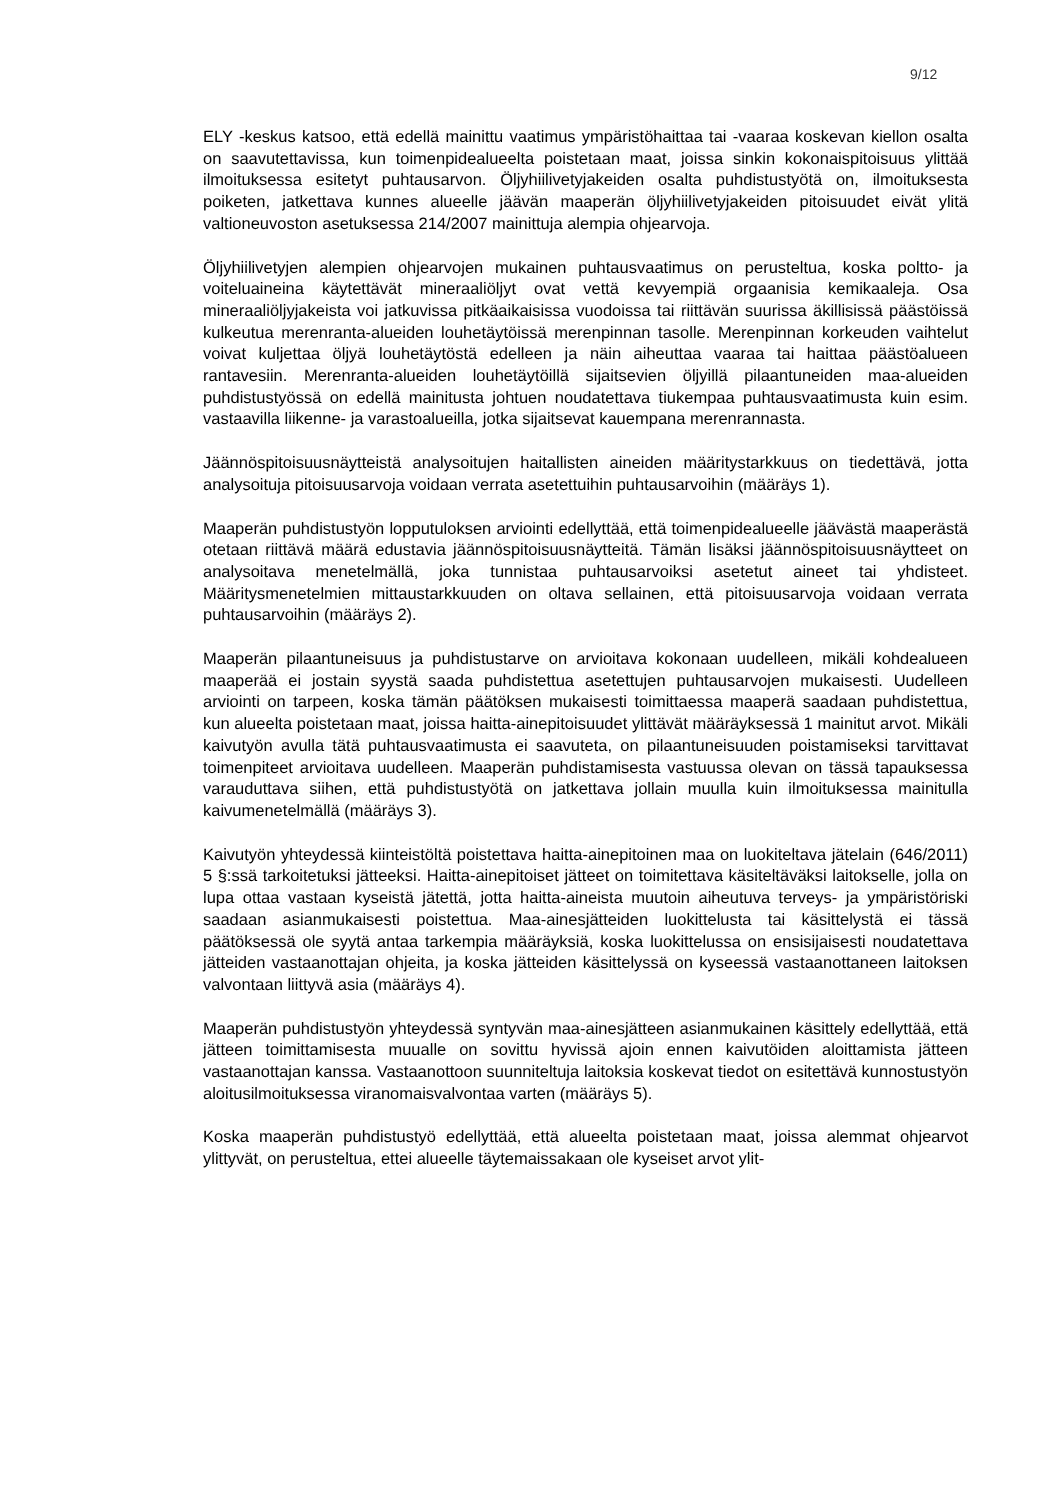9/12
ELY -keskus katsoo, että edellä mainittu vaatimus ympäristöhaittaa tai -vaaraa koskevan kiellon osalta on saavutettavissa, kun toimenpidealueelta poistetaan maat, joissa sinkin kokonaispitoisuus ylittää ilmoituksessa esitetyt puhtausarvon. Öljyhiilivetyjakeiden osalta puhdistustyötä on, ilmoituksesta poiketen, jatkettava kunnes alueelle jäävän maaperän öljyhiilivetyjakeiden pitoisuudet eivät ylitä valtioneuvoston asetuksessa 214/2007 mainittuja alempia ohjearvoja.
Öljyhiilivetyjen alempien ohjearvojen mukainen puhtausvaatimus on perusteltua, koska poltto- ja voiteluaineina käytettävät mineraaliöljyt ovat vettä kevyempiä orgaanisia kemikaaleja. Osa mineraaliöljyjakeista voi jatkuvissa pitkäaikaisissa vuodoissa tai riittävän suurissa äkillisissä päästöissä kulkeutua merenranta-alueiden louhetäytöissä merenpinnan tasolle. Merenpinnan korkeuden vaihtelut voivat kuljettaa öljyä louhetäytöstä edelleen ja näin aiheuttaa vaaraa tai haittaa päästöalueen rantavesiin. Merenranta-alueiden louhetäytöillä sijaitsevien öljyillä pilaantuneiden maa-alueiden puhdistustyössä on edellä mainitusta johtuen noudatettava tiukempaa puhtausvaatimusta kuin esim. vastaavilla liikenne- ja varastoalueilla, jotka sijaitsevat kauempana merenrannasta.
Jäännöspitoisuusnäytteistä analysoitujen haitallisten aineiden määritystarkkuus on tiedettävä, jotta analysoituja pitoisuusarvoja voidaan verrata asetettuihin puhtausarvoihin (määräys 1).
Maaperän puhdistustyön lopputuloksen arviointi edellyttää, että toimenpidealueelle jäävästä maaperästä otetaan riittävä määrä edustavia jäännöspitoisuusnäytteitä. Tämän lisäksi jäännöspitoisuusnäytteet on analysoitava menetelmällä, joka tunnistaa puhtausarvoiksi asetetut aineet tai yhdisteet. Määritysmenetelmien mittaustarkkuuden on oltava sellainen, että pitoisuusarvoja voidaan verrata puhtausarvoihin (määräys 2).
Maaperän pilaantuneisuus ja puhdistustarve on arvioitava kokonaan uudelleen, mikäli kohdealueen maaperää ei jostain syystä saada puhdistettua asetettujen puhtausarvojen mukaisesti. Uudelleen arviointi on tarpeen, koska tämän päätöksen mukaisesti toimittaessa maaperä saadaan puhdistettua, kun alueelta poistetaan maat, joissa haitta-ainepitoisuudet ylittävät määräyksessä 1 mainitut arvot. Mikäli kaivutyön avulla tätä puhtausvaatimusta ei saavuteta, on pilaantuneisuuden poistamiseksi tarvittavat toimenpiteet arvioitava uudelleen. Maaperän puhdistamisesta vastuussa olevan on tässä tapauksessa varauduttava siihen, että puhdistustyötä on jatkettava jollain muulla kuin ilmoituksessa mainitulla kaivumenetelmällä (määräys 3).
Kaivutyön yhteydessä kiinteistöltä poistettava haitta-ainepitoinen maa on luokiteltava jätelain (646/2011) 5 §:ssä tarkoitetuksi jätteeksi. Haitta-ainepitoiset jätteet on toimitettava käsiteltäväksi laitokselle, jolla on lupa ottaa vastaan kyseistä jätettä, jotta haitta-aineista muutoin aiheutuva terveys- ja ympäristöriski saadaan asianmukaisesti poistettua. Maa-ainesjätteiden luokittelusta tai käsittelystä ei tässä päätöksessä ole syytä antaa tarkempia määräyksiä, koska luokittelussa on ensisijaisesti noudatettava jätteiden vastaanottajan ohjeita, ja koska jätteiden käsittelyssä on kyseessä vastaanottaneen laitoksen valvontaan liittyvä asia (määräys 4).
Maaperän puhdistustyön yhteydessä syntyvän maa-ainesjätteen asianmukainen käsittely edellyttää, että jätteen toimittamisesta muualle on sovittu hyvissä ajoin ennen kaivutöiden aloittamista jätteen vastaanottajan kanssa. Vastaanottoon suunniteltuja laitoksia koskevat tiedot on esitettävä kunnostustyön aloitusilmoituksessa viranomaisvalvontaa varten (määräys 5).
Koska maaperän puhdistustyö edellyttää, että alueelta poistetaan maat, joissa alemmat ohjearvot ylittyvät, on perusteltua, ettei alueelle täytemaissakaan ole kyseiset arvot ylit-